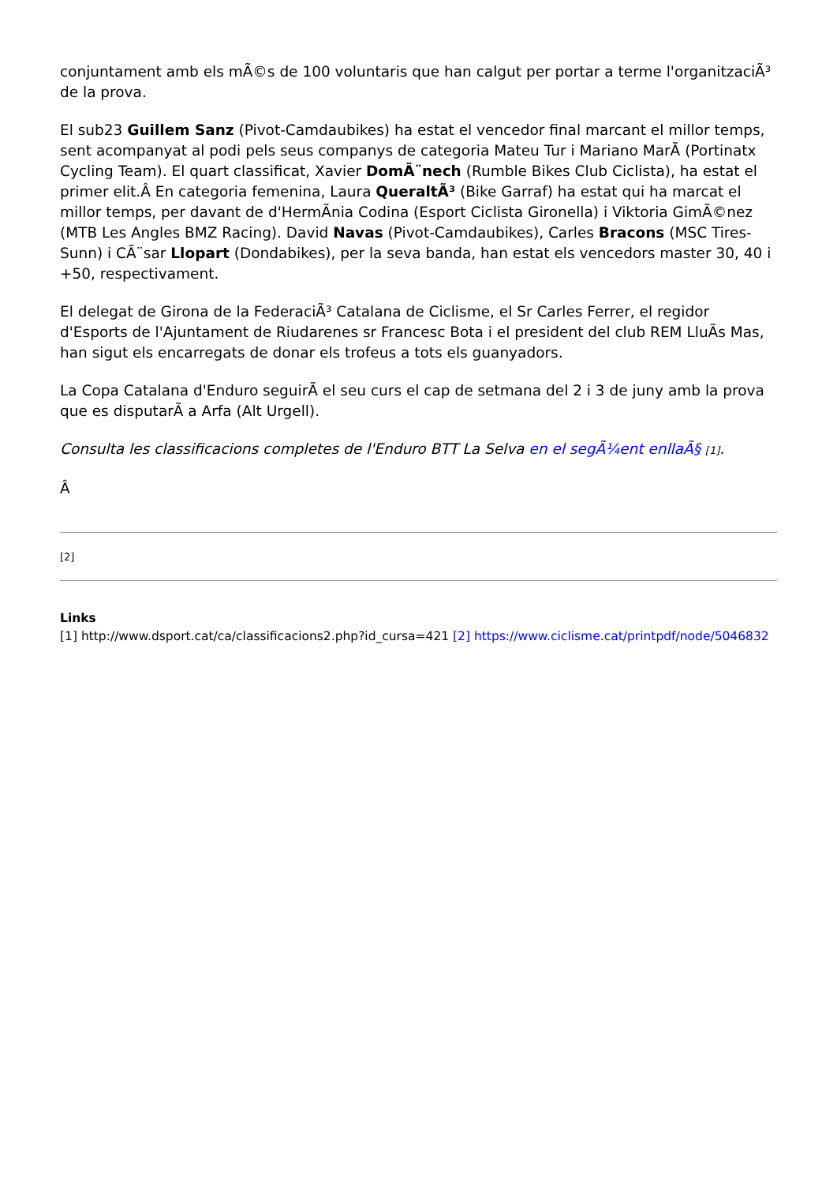conjuntament amb els mÃ©s de 100 voluntaris que han calgut per portar a terme l'organitzaciÃ³ de la prova.
El sub23 Guillem Sanz (Pivot-Camdaubikes) ha estat el vencedor final marcant el millor temps, sent acompanyat al podi pels seus companys de categoria Mateu Tur i Mariano MarÃ (Portinatx Cycling Team). El quart classificat, Xavier DomÃ¨nech (Rumble Bikes Club Ciclista), ha estat el primer elit.Â En categoria femenina, Laura QueraltÃ³ (Bike Garraf) ha estat qui ha marcat el millor temps, per davant de d'HermÃnia Codina (Esport Ciclista Gironella) i Viktoria GimÃ©nez (MTB Les Angles BMZ Racing). David Navas (Pivot-Camdaubikes), Carles Bracons (MSC Tires-Sunn) i CÃ¨sar Llopart (Dondabikes), per la seva banda, han estat els vencedors master 30, 40 i +50, respectivament.
El delegat de Girona de la FederaciÃ³ Catalana de Ciclisme, el Sr Carles Ferrer, el regidor d'Esports de l'Ajuntament de Riudarenes sr Francesc Bota i el president del club REM LluÃs Mas, han sigut els encarregats de donar els trofeus a tots els guanyadors.
La Copa Catalana d'Enduro seguirÃ el seu curs el cap de setmana del 2 i 3 de juny amb la prova que es disputarÃ a Arfa (Alt Urgell).
Consulta les classificacions completes de l'Enduro BTT La Selva en el segÃ¼ent enllaÃ§ [1].
Â
[2]
Links
[1] http://www.dsport.cat/ca/classificacions2.php?id_cursa=421 [2] https://www.ciclisme.cat/printpdf/node/5046832